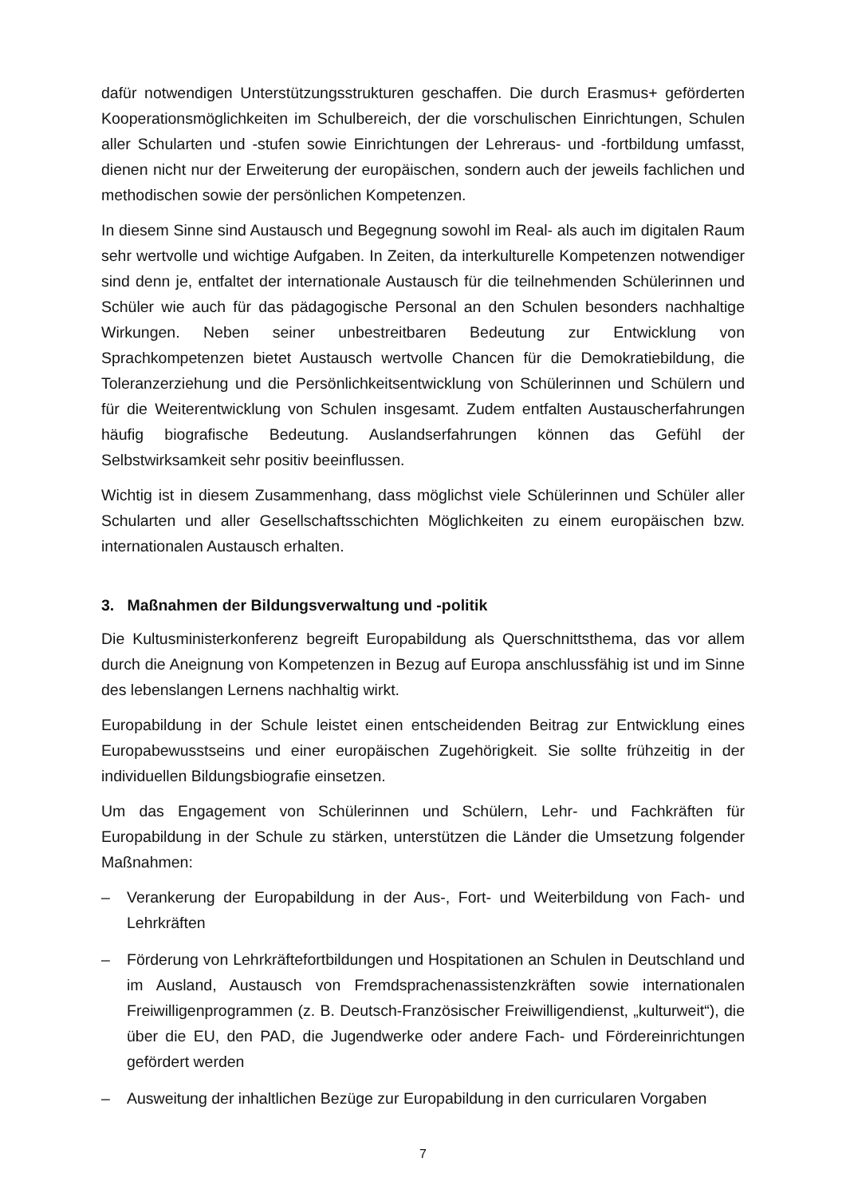dafür notwendigen Unterstützungsstrukturen geschaffen. Die durch Erasmus+ geförderten Kooperationsmöglichkeiten im Schulbereich, der die vorschulischen Einrichtungen, Schulen aller Schularten und -stufen sowie Einrichtungen der Lehreraus- und -fortbildung umfasst, dienen nicht nur der Erweiterung der europäischen, sondern auch der jeweils fachlichen und methodischen sowie der persönlichen Kompetenzen.
In diesem Sinne sind Austausch und Begegnung sowohl im Real- als auch im digitalen Raum sehr wertvolle und wichtige Aufgaben. In Zeiten, da interkulturelle Kompetenzen notwendiger sind denn je, entfaltet der internationale Austausch für die teilnehmenden Schülerinnen und Schüler wie auch für das pädagogische Personal an den Schulen besonders nachhaltige Wirkungen. Neben seiner unbestreitbaren Bedeutung zur Entwicklung von Sprachkompetenzen bietet Austausch wertvolle Chancen für die Demokratiebildung, die Toleranzerziehung und die Persönlichkeitsentwicklung von Schülerinnen und Schülern und für die Weiterentwicklung von Schulen insgesamt. Zudem entfalten Austauscherfahrungen häufig biografische Bedeutung. Auslandserfahrungen können das Gefühl der Selbstwirksamkeit sehr positiv beeinflussen.
Wichtig ist in diesem Zusammenhang, dass möglichst viele Schülerinnen und Schüler aller Schularten und aller Gesellschaftsschichten Möglichkeiten zu einem europäischen bzw. internationalen Austausch erhalten.
3. Maßnahmen der Bildungsverwaltung und -politik
Die Kultusministerkonferenz begreift Europabildung als Querschnittsthema, das vor allem durch die Aneignung von Kompetenzen in Bezug auf Europa anschlussfähig ist und im Sinne des lebenslangen Lernens nachhaltig wirkt.
Europabildung in der Schule leistet einen entscheidenden Beitrag zur Entwicklung eines Europabewusstseins und einer europäischen Zugehörigkeit. Sie sollte frühzeitig in der individuellen Bildungsbiografie einsetzen.
Um das Engagement von Schülerinnen und Schülern, Lehr- und Fachkräften für Europabildung in der Schule zu stärken, unterstützen die Länder die Umsetzung folgender Maßnahmen:
– Verankerung der Europabildung in der Aus-, Fort- und Weiterbildung von Fach- und Lehrkräften
– Förderung von Lehrkräftefortbildungen und Hospitationen an Schulen in Deutschland und im Ausland, Austausch von Fremdsprachenassistenzkräften sowie internationalen Freiwilligenprogrammen (z. B. Deutsch-Französischer Freiwilligendienst, „kulturweit“), die über die EU, den PAD, die Jugendwerke oder andere Fach- und Fördereinrichtungen gefördert werden
– Ausweitung der inhaltlichen Bezüge zur Europabildung in den curricularen Vorgaben
7